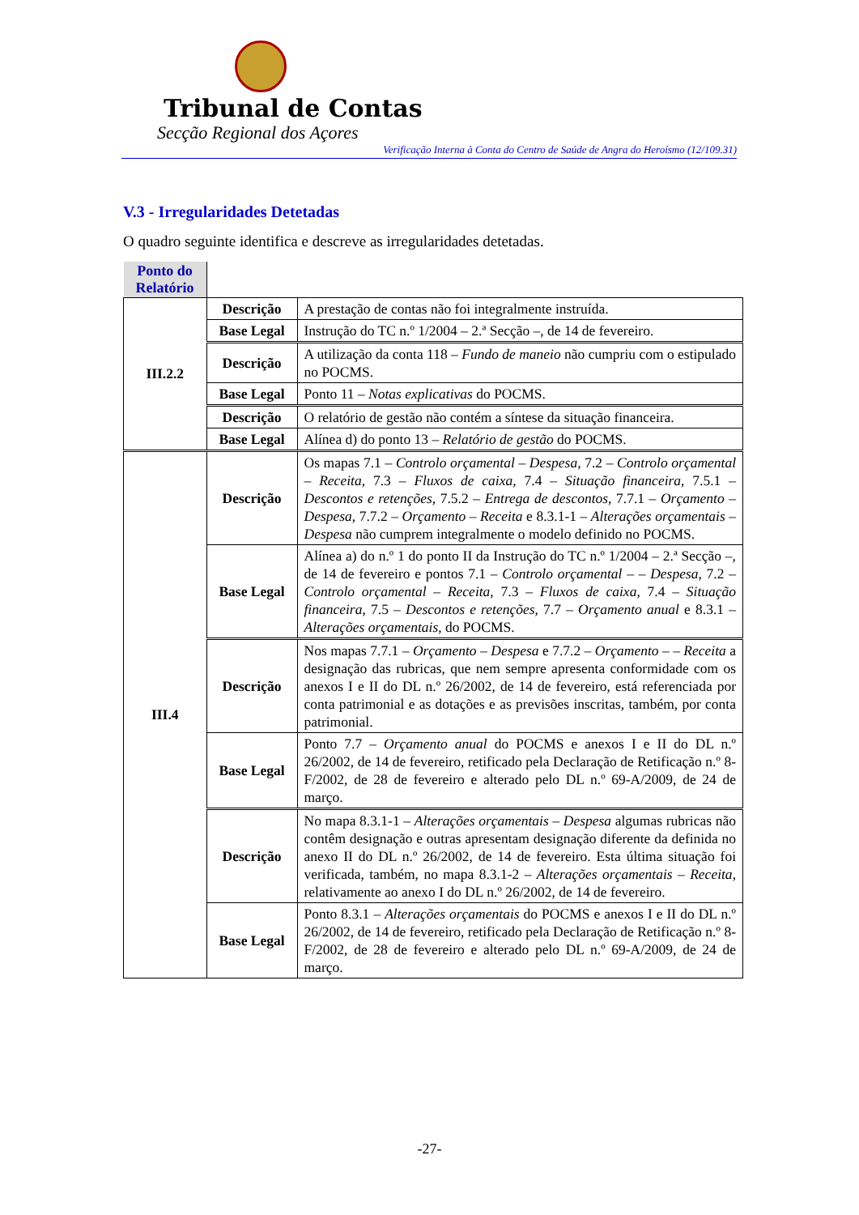Tribunal de Contas
Secção Regional dos Açores
Verificação Interna à Conta do Centro de Saúde de Angra do Heroísmo (12/109.31)
V.3 - Irregularidades Detetadas
O quadro seguinte identifica e descreve as irregularidades detetadas.
| Ponto do Relatório | | |
| III.2.2 | Descrição | A prestação de contas não foi integralmente instruída. |
| | Base Legal | Instrução do TC n.º 1/2004 – 2.ª Secção –, de 14 de fevereiro. |
| | Descrição | A utilização da conta 118 – Fundo de maneio não cumpriu com o estipulado no POCMS. |
| | Base Legal | Ponto 11 – Notas explicativas do POCMS. |
| | Descrição | O relatório de gestão não contém a síntese da situação financeira. |
| | Base Legal | Alínea d) do ponto 13 – Relatório de gestão do POCMS. |
| III.4 | Descrição | Os mapas 7.1 – Controlo orçamental – Despesa , 7.2 – Controlo orçamental – Receita , 7.3 – Fluxos de caixa , 7.4 – Situação financeira , 7.5.1 – Descontos e retenções , 7.5.2 – Entrega de descontos , 7.7.1 – Orçamento – Despesa , 7.7.2 – Orçamento – Receita e 8.3.1-1 – Alterações orçamentais – Despesa não cumprem integralmente o modelo definido no POCMS. |
| | Base Legal | Alínea a) do n.º 1 do ponto II da Instrução do TC n.º 1/2004 – 2.ª Secção –, de 14 de fevereiro e pontos 7.1 – Controlo orçamental – – Despesa , 7.2 – Controlo orçamental – Receita , 7.3 – Fluxos de caixa , 7.4 – Situação financeira , 7.5 – Descontos e retenções , 7.7 – Orçamento anual e 8.3.1 – Alterações orçamentais , do POCMS. |
| | Descrição | Nos mapas 7.7.1 – Orçamento – Despesa e 7.7.2 – Orçamento – – Receita a designação das rubricas, que nem sempre apresenta conformidade com os anexos I e II do DL n.º 26/2002, de 14 de fevereiro, está referenciada por conta patrimonial e as dotações e as previsões inscritas, também, por conta patrimonial. |
| | Base Legal | Ponto 7.7 – Orçamento anual do POCMS e anexos I e II do DL n.º 26/2002, de 14 de fevereiro, retificado pela Declaração de Retificação n.º 8-F/2002, de 28 de fevereiro e alterado pelo DL n.º 69-A/2009, de 24 de março. |
| | Descrição | No mapa 8.3.1-1 – Alterações orçamentais – Despesa algumas rubricas não contêm designação e outras apresentam designação diferente da definida no anexo II do DL n.º 26/2002, de 14 de fevereiro. Esta última situação foi verificada, também, no mapa 8.3.1-2 – Alterações orçamentais – Receita , relativamente ao anexo I do DL n.º 26/2002, de 14 de fevereiro. |
| | Base Legal | Ponto 8.3.1 – Alterações orçamentais do POCMS e anexos I e II do DL n.º 26/2002, de 14 de fevereiro, retificado pela Declaração de Retificação n.º 8-F/2002, de 28 de fevereiro e alterado pelo DL n.º 69-A/2009, de 24 de março. |
-27-